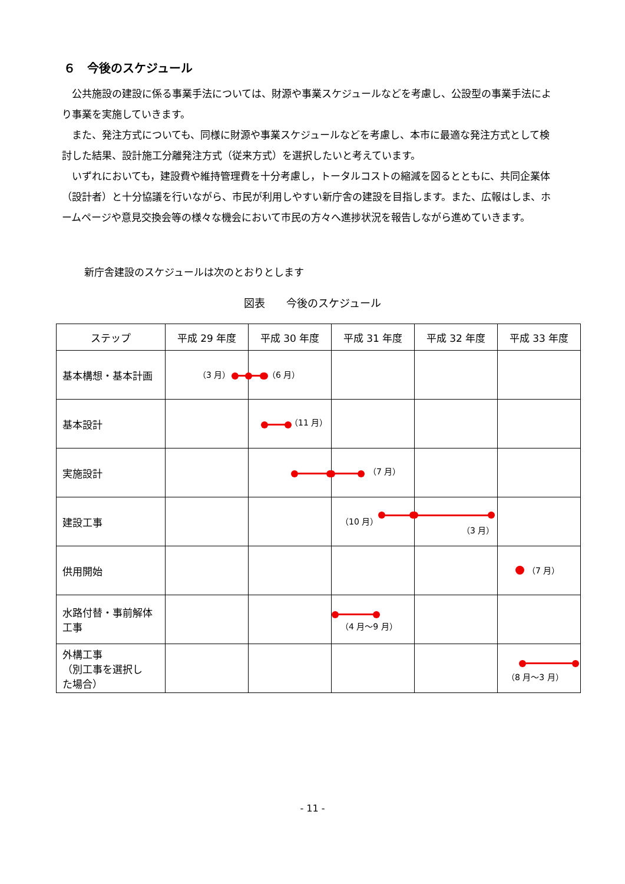６　今後のスケジュール
　公共施設の建設に係る事業手法については、財源や事業スケジュールなどを考慮し、公設型の事業手法により事業を実施していきます。
　また、発注方式についても、同様に財源や事業スケジュールなどを考慮し、本市に最適な発注方式として検討した結果、設計施工分離発注方式（従来方式）を選択したいと考えています。
　いずれにおいても，建設費や維持管理費を十分考慮し，トータルコストの縮減を図るとともに、共同企業体（設計者）と十分協議を行いながら、市民が利用しやすい新庁舎の建設を目指します。また、広報はしま、ホームページや意見交換会等の様々な機会において市民の方々へ進捗状況を報告しながら進めていきます。
新庁舎建設のスケジュールは次のとおりとします
図表　　今後のスケジュール
| ステップ | 平成 29 年度 | 平成 30 年度 | 平成 31 年度 | 平成 32 年度 | 平成 33 年度 |
| --- | --- | --- | --- | --- | --- |
| 基本構想・基本計画 | （3 月） | （6 月） | | | |
| 基本設計 | | （11 月） | | | |
| 実施設計 | | | （7 月） | | |
| 建設工事 | | | （10 月） | （3 月） | |
| 供用開始 | | | | | （7 月） |
| 水路付替・事前解体 工事 | | | （4 月～9 月） | | |
| 外構工事 （別工事を選択し た場合） | | | | | （8 月～3 月） |
- 11 -